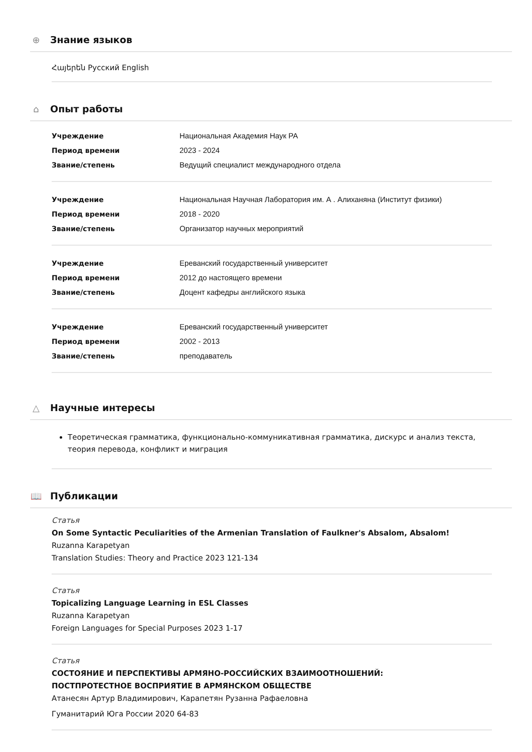⊕ Знание языков
Հայերեն Русский English
⌂ Опыт работы
| Учреждение | Национальная Академия Наук РА |
| Период времени | 2023 - 2024 |
| Звание/степень | Ведущий специалист международного отдела |
| Учреждение | Национальная Научная Лаборатория им. А . Алиханяна (Институт физики) |
| Период времени | 2018 - 2020 |
| Звание/степень | Организатор научных мероприятий |
| Учреждение | Ереванский государственный университет |
| Период времени | 2012 до настоящего времени |
| Звание/степень | Доцент кафедры английского языка |
| Учреждение | Ереванский государственный университет |
| Период времени | 2002 - 2013 |
| Звание/степень | преподаватель |
△ Научные интересы
Теоретическая грамматика, функционально-коммуникативная грамматика, дискурс и анализ текста, теория перевода, конфликт и миграция
📖 Публикации
Статья
On Some Syntactic Peculiarities of the Armenian Translation of Faulkner's Absalom, Absalom!
Ruzanna Karapetyan
Translation Studies: Theory and Practice 2023 121-134
Статья
Topicalizing Language Learning in ESL Classes
Ruzanna Karapetyan
Foreign Languages for Special Purposes 2023 1-17
Статья
СОСТОЯНИЕ И ПЕРСПЕКТИВЫ АРМЯНО-РОССИЙСКИХ ВЗАИМООТНОШЕНИЙ:
ПОСТПРОТЕСТНОЕ ВОСПРИЯТИЕ В АРМЯНСКОМ ОБЩЕСТВЕ
Атанесян Артур Владимирович, Карапетян Рузанна Рафаеловна
Гуманитарий Юга России 2020 64-83